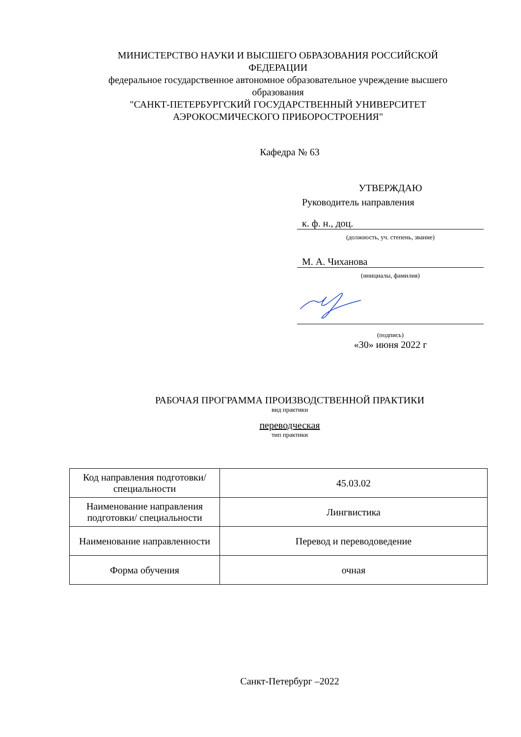МИНИСТЕРСТВО НАУКИ И ВЫСШЕГО ОБРАЗОВАНИЯ РОССИЙСКОЙ ФЕДЕРАЦИИ
федеральное государственное автономное образовательное учреждение высшего образования
"САНКТ-ПЕТЕРБУРГСКИЙ ГОСУДАРСТВЕННЫЙ УНИВЕРСИТЕТ АЭРОКОСМИЧЕСКОГО ПРИБОРОСТРОЕНИЯ"
Кафедра № 63
УТВЕРЖДАЮ
Руководитель направления
к. ф. н., доц.
(должность, уч. степень, звание)
М. А. Чиханова
(инициалы, фамилия)
(подпись)
«30» июня 2022 г
РАБОЧАЯ ПРОГРАММА ПРОИЗВОДСТВЕННОЙ ПРАКТИКИ
вид практики
переводческая
тип практики
| Код направления подготовки/ специальности | 45.03.02 |
| Наименование направления подготовки/ специальности | Лингвистика |
| Наименование направленности | Перевод и переводоведение |
| Форма обучения | очная |
Санкт-Петербург –2022